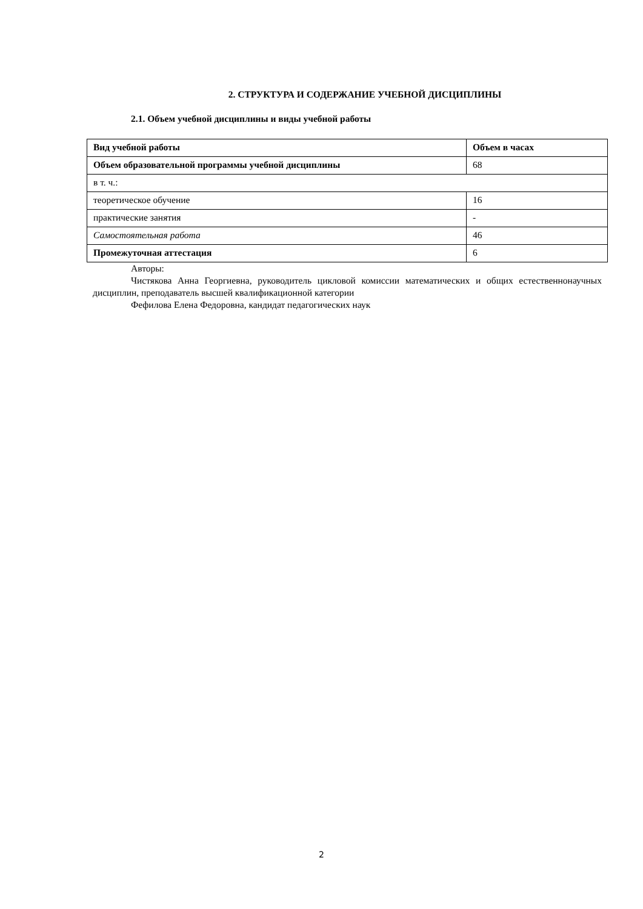2. СТРУКТУРА И СОДЕРЖАНИЕ УЧЕБНОЙ ДИСЦИПЛИНЫ
2.1. Объем учебной дисциплины и виды учебной работы
| Вид учебной работы | Объем в часах |
| --- | --- |
| Объем образовательной программы учебной дисциплины | 68 |
| в т. ч.: | |
| теоретическое обучение | 16 |
| практические занятия | - |
| Самостоятельная работа | 46 |
| Промежуточная аттестация | 6 |
Авторы:
Чистякова Анна Георгиевна, руководитель цикловой комиссии математических и общих естественнонаучных дисциплин, преподаватель высшей квалификационной категории
Фефилова Елена Федоровна, кандидат педагогических наук
2